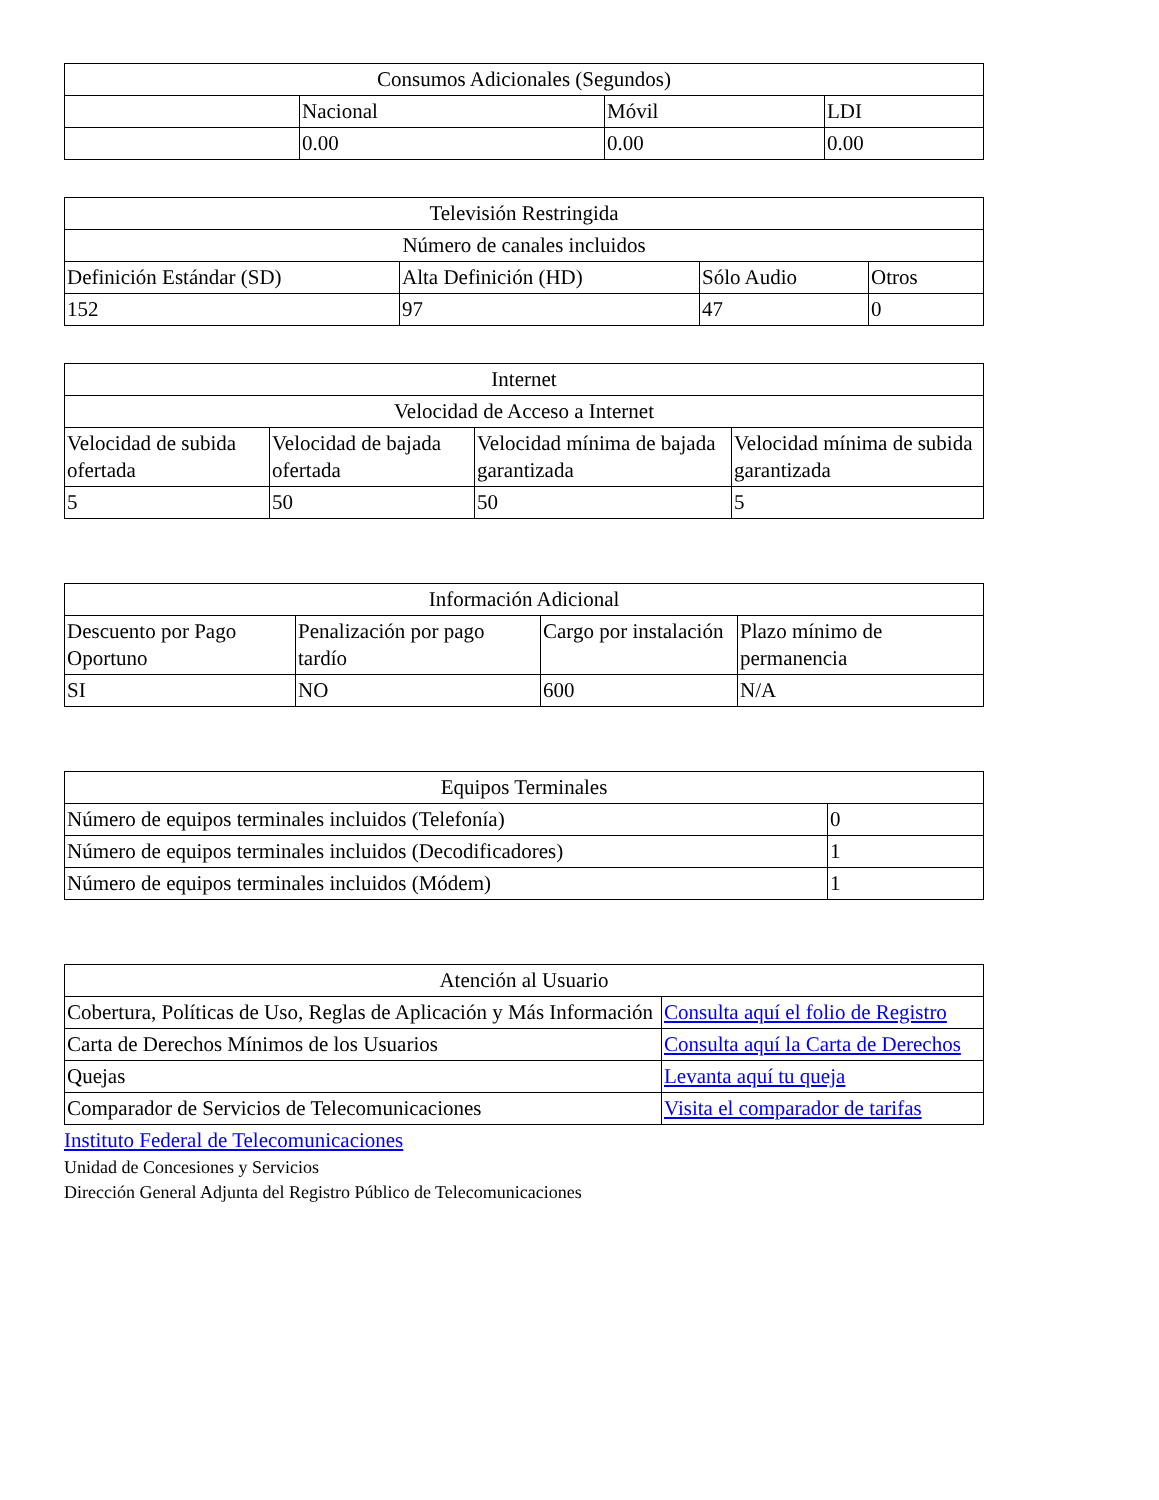| Consumos Adicionales (Segundos) | | | |
| | Nacional | Móvil | LDI |
| | 0.00 | 0.00 | 0.00 |
| Televisión Restringida | | | |
| Número de canales incluidos | | | |
| Definición Estándar (SD) | Alta Definición (HD) | Sólo Audio | Otros |
| 152 | 97 | 47 | 0 |
| Internet | | | |
| Velocidad de Acceso a Internet | | | |
| Velocidad de subida ofertada | Velocidad de bajada ofertada | Velocidad mínima de bajada garantizada | Velocidad mínima de subida garantizada |
| 5 | 50 | 50 | 5 |
| Información Adicional | | | |
| Descuento por Pago Oportuno | Penalización por pago tardío | Cargo por instalación | Plazo mínimo de permanencia |
| SI | NO | 600 | N/A |
| Equipos Terminales | |
| Número de equipos terminales incluidos (Telefonía) | 0 |
| Número de equipos terminales incluidos (Decodificadores) | 1 |
| Número de equipos terminales incluidos (Módem) | 1 |
| Atención al Usuario | |
| Cobertura, Políticas de Uso, Reglas de Aplicación y Más Información | Consulta aquí el folio de Registro |
| Carta de Derechos Mínimos de los Usuarios | Consulta aquí la Carta de Derechos |
| Quejas | Levanta aquí tu queja |
| Comparador de Servicios de Telecomunicaciones | Visita el comparador de tarifas |
Instituto Federal de Telecomunicaciones
Unidad de Concesiones y Servicios
Dirección General Adjunta del Registro Público de Telecomunicaciones